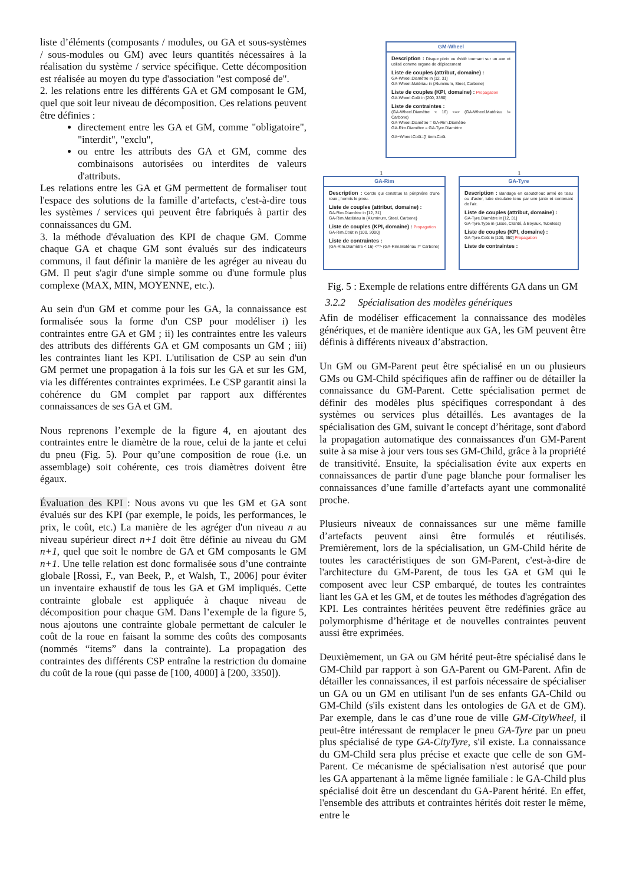liste d’éléments (composants / modules, ou GA et sous-systèmes / sous-modules ou GM) avec leurs quantités nécessaires à la réalisation du système / service spécifique. Cette décomposition est réalisée au moyen du type d'association "est composé de".
2. les relations entre les différents GA et GM composant le GM, quel que soit leur niveau de décomposition. Ces relations peuvent être définies :
directement entre les GA et GM, comme "obligatoire", "interdit", "exclu",
ou entre les attributs des GA et GM, comme des combinaisons autorisées ou interdites de valeurs d'attributs.
Les relations entre les GA et GM permettent de formaliser tout l'espace des solutions de la famille d’artefacts, c'est-à-dire tous les systèmes / services qui peuvent être fabriqués à partir des connaissances du GM.
3. la méthode d'évaluation des KPI de chaque GM. Comme chaque GA et chaque GM sont évalués sur des indicateurs communs, il faut définir la manière de les agréger au niveau du GM. Il peut s'agir d'une simple somme ou d'une formule plus complexe (MAX, MIN, MOYENNE, etc.).
Au sein d'un GM et comme pour les GA, la connaissance est formalisée sous la forme d'un CSP pour modéliser i) les contraintes entre GA et GM ; ii) les contraintes entre les valeurs des attributs des différents GA et GM composants un GM ; iii) les contraintes liant les KPI. L'utilisation de CSP au sein d'un GM permet une propagation à la fois sur les GA et sur les GM, via les différentes contraintes exprimées. Le CSP garantit ainsi la cohérence du GM complet par rapport aux différentes connaissances de ses GA et GM.
Nous reprenons l’exemple de la figure 4, en ajoutant des contraintes entre le diamètre de la roue, celui de la jante et celui du pneu (Fig. 5). Pour qu’une composition de roue (i.e. un assemblage) soit cohérente, ces trois diamètres doivent être égaux.
Évaluation des KPI : Nous avons vu que les GM et GA sont évalués sur des KPI (par exemple, le poids, les performances, le prix, le coût, etc.) La manière de les agréger d'un niveau n au niveau supérieur direct n+1 doit être définie au niveau du GM n+1, quel que soit le nombre de GA et GM composants le GM n+1. Une telle relation est donc formalisée sous d’une contrainte globale [Rossi, F., van Beek, P., et Walsh, T., 2006] pour éviter un inventaire exhaustif de tous les GA et GM impliqués. Cette contrainte globale est appliquée à chaque niveau de décomposition pour chaque GM. Dans l’exemple de la figure 5, nous ajoutons une contrainte globale permettant de calculer le coût de la roue en faisant la somme des coûts des composants (nommés “items” dans la contrainte). La propagation des contraintes des différents CSP entraîne la restriction du domaine du coût de la roue (qui passe de [100, 4000] à [200, 3350]).
GM-Wheel
Description : Disque plein ou évidé tournant sur un axe et utilisé comme organe de déplacement
Liste de couples (attribut, domaine) :
GA-Wheel.Diamètre in [12, 31]
GA-Wheel.Matériau in {Aluminum, Steel, Carbone}
Liste de couples (KPI, domaine) : Propagation
GA-Wheel.Coût in [200, 3350]
Liste de contraintes :
(GA-Wheel.Diamètre < 16) <=> (GA-Wheel.Matériau != Carbone)
GA-Wheel.Diamètre = GA-Rim.Diamètre
GA-Rim.Diamètre = GA-Tyre.Diamètre
GA−Wheel.Coût=∑ item.Coût
1 1
GA-Rim
Description : Cercle qui constitue la périphérie d'une roue ; hormis le pneu.
Liste de couples (attribut, domaine) :
GA-Rim.Diamètre in [12, 31]
GA-Rim.Matériau in {Aluminum, Steel, Carbone}
Liste de couples (KPI, domaine) : Propagation
GA-Rim.Coût in [100, 3000]
Liste de contraintes :
(GA-Rim.Diamètre < 16) <=> (GA-Rim.Matériau != Carbone)
GA-Tyre
Description : Bandage en caoutchouc armé de tissu ou d'acier, tube circulaire tenu par une jante et contenant de l'air.
Liste de couples (attribut, domaine) :
GA-Tyre.Diamètre in [12, 31]
GA-Tyre.Type in {Lisse, Cranté, à Boyaux, Tubeless}
Liste de couples (KPI, domaine) :
GA-Tyre.Coût in [100, 350] Propagation
Liste de contraintes :
Fig. 5 : Exemple de relations entre différents GA dans un GM
3.2.2 Spécialisation des modèles génériques
Afin de modéliser efficacement la connaissance des modèles génériques, et de manière identique aux GA, les GM peuvent être définis à différents niveaux d’abstraction.
Un GM ou GM-Parent peut être spécialisé en un ou plusieurs GMs ou GM-Child spécifiques afin de raffiner ou de détailler la connaissance du GM-Parent. Cette spécialisation permet de définir des modèles plus spécifiques correspondant à des systèmes ou services plus détaillés. Les avantages de la spécialisation des GM, suivant le concept d’héritage, sont d'abord la propagation automatique des connaissances d'un GM-Parent suite à sa mise à jour vers tous ses GM-Child, grâce à la propriété de transitivité. Ensuite, la spécialisation évite aux experts en connaissances de partir d'une page blanche pour formaliser les connaissances d’une famille d’artefacts ayant une commonalité proche.
Plusieurs niveaux de connaissances sur une même famille d’artefacts peuvent ainsi être formulés et réutilisés. Premièrement, lors de la spécialisation, un GM-Child hérite de toutes les caractéristiques de son GM-Parent, c'est-à-dire de l'architecture du GM-Parent, de tous les GA et GM qui le composent avec leur CSP embarqué, de toutes les contraintes liant les GA et les GM, et de toutes les méthodes d'agrégation des KPI. Les contraintes héritées peuvent être redéfinies grâce au polymorphisme d’héritage et de nouvelles contraintes peuvent aussi être exprimées.
Deuxièmement, un GA ou GM hérité peut-être spécialisé dans le GM-Child par rapport à son GA-Parent ou GM-Parent. Afin de détailler les connaissances, il est parfois nécessaire de spécialiser un GA ou un GM en utilisant l'un de ses enfants GA-Child ou GM-Child (s'ils existent dans les ontologies de GA et de GM). Par exemple, dans le cas d’une roue de ville GM-CityWheel, il peut-être intéressant de remplacer le pneu GA-Tyre par un pneu plus spécialisé de type GA-CityTyre, s'il existe. La connaissance du GM-Child sera plus précise et exacte que celle de son GM-Parent. Ce mécanisme de spécialisation n'est autorisé que pour les GA appartenant à la même lignée familiale : le GA-Child plus spécialisé doit être un descendant du GA-Parent hérité. En effet, l'ensemble des attributs et contraintes hérités doit rester le même, entre le